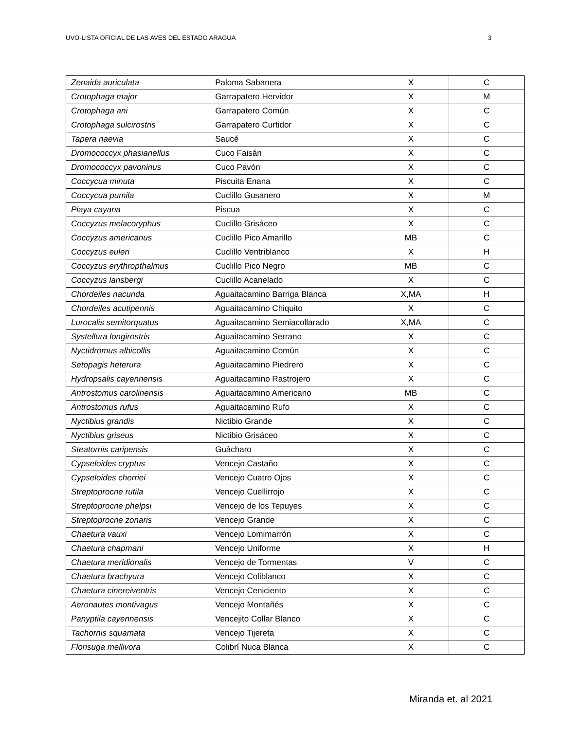UVO-LISTA OFICIAL DE LAS AVES DEL ESTADO ARAGUA 3
| Zenaida auriculata | Paloma Sabanera | X | C |
| Crotophaga major | Garrapatero Hervidor | X | M |
| Crotophaga ani | Garrapatero Común | X | C |
| Crotophaga sulcirostris | Garrapatero Curtidor | X | C |
| Tapera naevia | Saucé | X | C |
| Dromococcyx phasianellus | Cuco Faisán | X | C |
| Dromococcyx pavoninus | Cuco Pavón | X | C |
| Coccycua minuta | Piscuita Enana | X | C |
| Coccycua pumila | Cuclillo Gusanero | X | M |
| Piaya cayana | Piscua | X | C |
| Coccyzus melacoryphus | Cuclillo Grisáceo | X | C |
| Coccyzus americanus | Cuclillo Pico Amarillo | MB | C |
| Coccyzus euleri | Cuclillo Ventriblanco | X | H |
| Coccyzus erythropthalmus | Cuclillo Pico Negro | MB | C |
| Coccyzus lansbergi | Cuclillo Acanelado | X | C |
| Chordeiles nacunda | Aguaitacamino Barriga Blanca | X,MA | H |
| Chordeiles acutipennis | Aguaitacamino Chiquito | X | C |
| Lurocalis semitorquatus | Aguaitacamino Semiacollarado | X,MA | C |
| Systellura longirostris | Aguaitacamino Serrano | X | C |
| Nyctidromus albicollis | Aguaitacamino Común | X | C |
| Setopagis heterura | Aguaitacamino Piedrero | X | C |
| Hydropsalis cayennensis | Aguaitacamino Rastrojero | X | C |
| Antrostomus carolinensis | Aguaitacamino Americano | MB | C |
| Antrostomus rufus | Aguaitacamino Rufo | X | C |
| Nyctibius grandis | Nictibio Grande | X | C |
| Nyctibius griseus | Nictibio Grisáceo | X | C |
| Steatornis caripensis | Guácharo | X | C |
| Cypseloides cryptus | Vencejo Castaño | X | C |
| Cypseloides cherriei | Vencejo Cuatro Ojos | X | C |
| Streptoprocne rutila | Vencejo Cuellirrojo | X | C |
| Streptoprocne phelpsi | Vencejo de los Tepuyes | X | C |
| Streptoprocne zonaris | Vencejo Grande | X | C |
| Chaetura vauxi | Vencejo Lomimarrón | X | C |
| Chaetura chapmani | Vencejo Uniforme | X | H |
| Chaetura meridionalis | Vencejo de Tormentas | V | C |
| Chaetura brachyura | Vencejo Coliblanco | X | C |
| Chaetura cinereiventris | Vencejo Ceniciento | X | C |
| Aeronautes montivagus | Vencejo Montañés | X | C |
| Panyptila cayennensis | Vencejito Collar Blanco | X | C |
| Tachornis squamata | Vencejo Tijereta | X | C |
| Florisuga mellivora | Colibrí Nuca Blanca | X | C |
Miranda et. al 2021